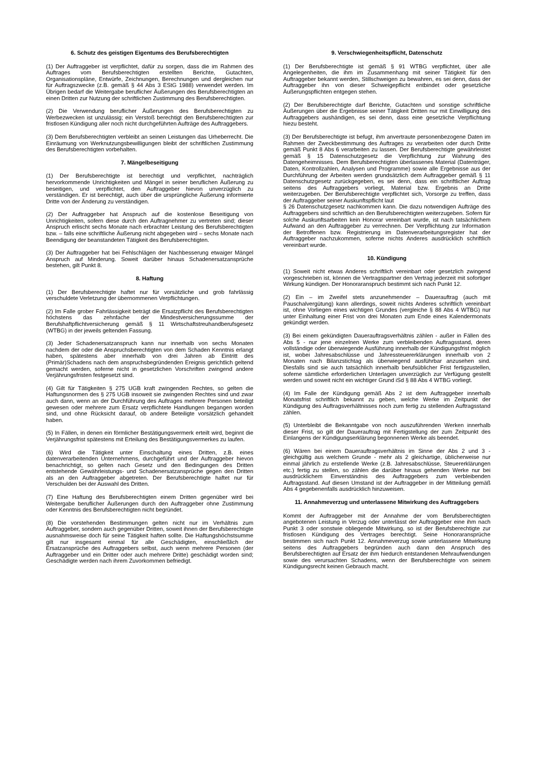6. Schutz des geistigen Eigentums des Berufsberechtigten
(1) Der Auftraggeber ist verpflichtet, dafür zu sorgen, dass die im Rahmen des Auftrages vom Berufsberechtigten erstellten Berichte, Gutachten, Organisationspläne, Entwürfe, Zeichnungen, Berechnungen und dergleichen nur für Auftragszwecke (z.B. gemäß § 44 Abs 3 EStG 1988) verwendet werden. Im Übrigen bedarf die Weitergabe beruflicher Äußerungen des Berufsberechtigten an einen Dritten zur Nutzung der schriftlichen Zustimmung des Berufsberechtigten.
(2) Die Verwendung beruflicher Äußerungen des Berufsberechtigten zu Werbezwecken ist unzulässig; ein Verstoß berechtigt den Berufsberechtigten zur fristlosen Kündigung aller noch nicht durchgeführten Aufträge des Auftraggebers.
(3) Dem Berufsberechtigten verbleibt an seinen Leistungen das Urheberrecht. Die Einräumung von Werknutzungsbewilligungen bleibt der schriftlichen Zustimmung des Berufsberechtigten vorbehalten.
7. Mängelbeseitigung
(1) Der Berufsberechtigte ist berechtigt und verpflichtet, nachträglich hervorkommende Unrichtigkeiten und Mängel in seiner beruflichen Äußerung zu beseitigen, und verpflichtet, den Auftraggeber hievon unverzüglich zu verständigen. Er ist berechtigt, auch über die ursprüngliche Äußerung informierte Dritte von der Änderung zu verständigen.
(2) Der Auftraggeber hat Anspruch auf die kostenlose Beseitigung von Unrichtigkeiten, sofern diese durch den Auftragnehmer zu vertreten sind; dieser Anspruch erlischt sechs Monate nach erbrachter Leistung des Berufsberechtigten bzw. – falls eine schriftliche Äußerung nicht abgegeben wird – sechs Monate nach Beendigung der beanstandeten Tätigkeit des Berufsberechtigten.
(3) Der Auftraggeber hat bei Fehlschlägen der Nachbesserung etwaiger Mängel Anspruch auf Minderung. Soweit darüber hinaus Schadenersatzansprüche bestehen, gilt Punkt 8.
8. Haftung
(1) Der Berufsberechtigte haftet nur für vorsätzliche und grob fahrlässig verschuldete Verletzung der übernommenen Verpflichtungen.
(2) Im Falle grober Fahrlässigkeit beträgt die Ersatzpflicht des Berufsberechtigten höchstens das zehnfache der Mindestversicherungssumme der Berufshaftpflichtversicherung gemäß § 11 Wirtschaftstreuhandberufsgesetz (WTBG) in der jeweils geltenden Fassung.
(3) Jeder Schadenersatzanspruch kann nur innerhalb von sechs Monaten nachdem der oder die Anspruchsberechtigten von dem Schaden Kenntnis erlangt haben, spätestens aber innerhalb von drei Jahren ab Eintritt des (Primär)Schadens nach dem anspruchsbegründenden Ereignis gerichtlich geltend gemacht werden, soferne nicht in gesetzlichen Vorschriften zwingend andere Verjährungsfristen festgesetzt sind.
(4) Gilt für Tätigkeiten § 275 UGB kraft zwingenden Rechtes, so gelten die Haftungsnormen des § 275 UGB insoweit sie zwingenden Rechtes sind und zwar auch dann, wenn an der Durchführung des Auftrages mehrere Personen beteiligt gewesen oder mehrere zum Ersatz verpflichtete Handlungen begangen worden sind, und ohne Rücksicht darauf, ob andere Beteiligte vorsätzlich gehandelt haben.
(5) In Fällen, in denen ein förmlicher Bestätigungsvermerk erteilt wird, beginnt die Verjährungsfrist spätestens mit Erteilung des Bestätigungsvermerkes zu laufen.
(6) Wird die Tätigkeit unter Einschaltung eines Dritten, z.B. eines datenverarbeitenden Unternehmens, durchgeführt und der Auftraggeber hievon benachrichtigt, so gelten nach Gesetz und den Bedingungen des Dritten entstehende Gewährleistungs- und Schadenersatzansprüche gegen den Dritten als an den Auftraggeber abgetreten. Der Berufsberechtigte haftet nur für Verschulden bei der Auswahl des Dritten.
(7) Eine Haftung des Berufsberechtigten einem Dritten gegenüber wird bei Weitergabe beruflicher Äußerungen durch den Auftraggeber ohne Zustimmung oder Kenntnis des Berufsberechtigten nicht begründet.
(8) Die vorstehenden Bestimmungen gelten nicht nur im Verhältnis zum Auftraggeber, sondern auch gegenüber Dritten, soweit ihnen der Berufsberechtigte ausnahmsweise doch für seine Tätigkeit haften sollte. Die Haftungshöchstsumme gilt nur insgesamt einmal für alle Geschädigten, einschließlich der Ersatzansprüche des Auftraggebers selbst, auch wenn mehrere Personen (der Auftraggeber und ein Dritter oder auch mehrere Dritte) geschädigt worden sind; Geschädigte werden nach ihrem Zuvorkommen befriedigt.
9. Verschwiegenheitspflicht, Datenschutz
(1) Der Berufsberechtigte ist gemäß § 91 WTBG verpflichtet, über alle Angelegenheiten, die ihm im Zusammenhang mit seiner Tätigkeit für den Auftraggeber bekannt werden, Stillschweigen zu bewahren, es sei denn, dass der Auftraggeber ihn von dieser Schweigepflicht entbindet oder gesetzliche Äußerungspflichten entgegen stehen.
(2) Der Berufsberechtigte darf Berichte, Gutachten und sonstige schriftliche Äußerungen über die Ergebnisse seiner Tätigkeit Dritten nur mit Einwilligung des Auftraggebers aushändigen, es sei denn, dass eine gesetzliche Verpflichtung hiezu besteht.
(3) Der Berufsberechtigte ist befugt, ihm anvertraute personenbezogene Daten im Rahmen der Zweckbestimmung des Auftrages zu verarbeiten oder durch Dritte gemäß Punkt 8 Abs 6 verarbeiten zu lassen. Der Berufsberechtigte gewährleistet gemäß § 15 Datenschutzgesetz die Verpflichtung zur Wahrung des Datengeheimnisses. Dem Berufsberechtigten überlassenes Material (Datenträger, Daten, Kontrollzahlen, Analysen und Programme) sowie alle Ergebnisse aus der Durchführung der Arbeiten werden grundsätzlich dem Auftraggeber gemäß § 11 Datenschutzgesetz zurückgegeben, es sei denn, dass ein schriftlicher Auftrag seitens des Auftraggebers vorliegt, Material bzw. Ergebnis an Dritte weiterzugeben. Der Berufsberechtigte verpflichtet sich, Vorsorge zu treffen, dass der Auftraggeber seiner Auskunftspflicht laut
§ 26 Datenschutzgesetz nachkommen kann. Die dazu notwendigen Aufträge des Auftraggebers sind schriftlich an den Berufsberechtigten weiterzugeben. Sofern für solche Auskunftsarbeiten kein Honorar vereinbart wurde, ist nach tatsächlichem Aufwand an den Auftraggeber zu verrechnen. Der Verpflichtung zur Information der Betroffenen bzw. Registrierung im Datenverarbeitungsregister hat der Auftraggeber nachzukommen, soferne nichts Anderes ausdrücklich schriftlich vereinbart wurde.
10. Kündigung
(1) Soweit nicht etwas Anderes schriftlich vereinbart oder gesetzlich zwingend vorgeschrieben ist, können die Vertragspartner den Vertrag jederzeit mit sofortiger Wirkung kündigen. Der Honoraranspruch bestimmt sich nach Punkt 12.
(2) Ein – im Zweifel stets anzunehmender – Dauerauftrag (auch mit Pauschalvergütung) kann allerdings, soweit nichts Anderes schriftlich vereinbart ist, ohne Vorliegen eines wichtigen Grundes (vergleiche § 88 Abs 4 WTBG) nur unter Einhaltung einer Frist von drei Monaten zum Ende eines Kalendermonats gekündigt werden.
(3) Bei einem gekündigten Dauerauftragsverhältnis zählen - außer in Fällen des Abs 5 - nur jene einzelnen Werke zum verbleibenden Auftragsstand, deren vollständige oder überwiegende Ausführung innerhalb der Kündigungsfrist möglich ist, wobei Jahresabschlüsse und Jahressteuererklärungen innerhalb von 2 Monaten nach Bilanzstichtag als überwiegend ausführbar anzusehen sind. Diesfalls sind sie auch tatsächlich innerhalb berufsüblicher Frist fertigzustellen, soferne sämtliche erforderlichen Unterlagen unverzüglich zur Verfügung gestellt werden und soweit nicht ein wichtiger Grund iSd § 88 Abs 4 WTBG vorliegt.
(4) Im Falle der Kündigung gemäß Abs 2 ist dem Auftraggeber innerhalb Monatsfrist schriftlich bekannt zu geben, welche Werke im Zeitpunkt der Kündigung des Auftragsverhältnisses noch zum fertig zu stellenden Auftragsstand zählen.
(5) Unterbleibt die Bekanntgabe von noch auszuführenden Werken innerhalb dieser Frist, so gilt der Dauerauftrag mit Fertigstellung der zum Zeitpunkt des Einlangens der Kündigungserklärung begonnenen Werke als beendet.
(6) Wären bei einem Dauerauftragsverhältnis im Sinne der Abs 2 und 3 - gleichgültig aus welchem Grunde - mehr als 2 gleichartige, üblicherweise nur einmal jährlich zu erstellende Werke (z.B. Jahresabschlüsse, Steuererklärungen etc.) fertig zu stellen, so zählen die darüber hinaus gehenden Werke nur bei ausdrücklichem Einverständnis des Auftraggebers zum verbleibenden Auftragsstand. Auf diesen Umstand ist der Auftraggeber in der Mitteilung gemäß Abs 4 gegebenenfalls ausdrücklich hinzuweisen.
11. Annahmeverzug und unterlassene Mitwirkung des Auftraggebers
Kommt der Auftraggeber mit der Annahme der vom Berufsberechtigten angebotenen Leistung in Verzug oder unterlässt der Auftraggeber eine ihm nach Punkt 3 oder sonstwie obliegende Mitwirkung, so ist der Berufsberechtigte zur fristlosen Kündigung des Vertrages berechtigt. Seine Honoraransprüche bestimmen sich nach Punkt 12. Annahmeverzug sowie unterlassene Mitwirkung seitens des Auftraggebers begründen auch dann den Anspruch des Berufsberechtigten auf Ersatz der ihm hiedurch entstandenen Mehraufwendungen sowie des verursachten Schadens, wenn der Berufsberechtigte von seinem Kündigungsrecht keinen Gebrauch macht.